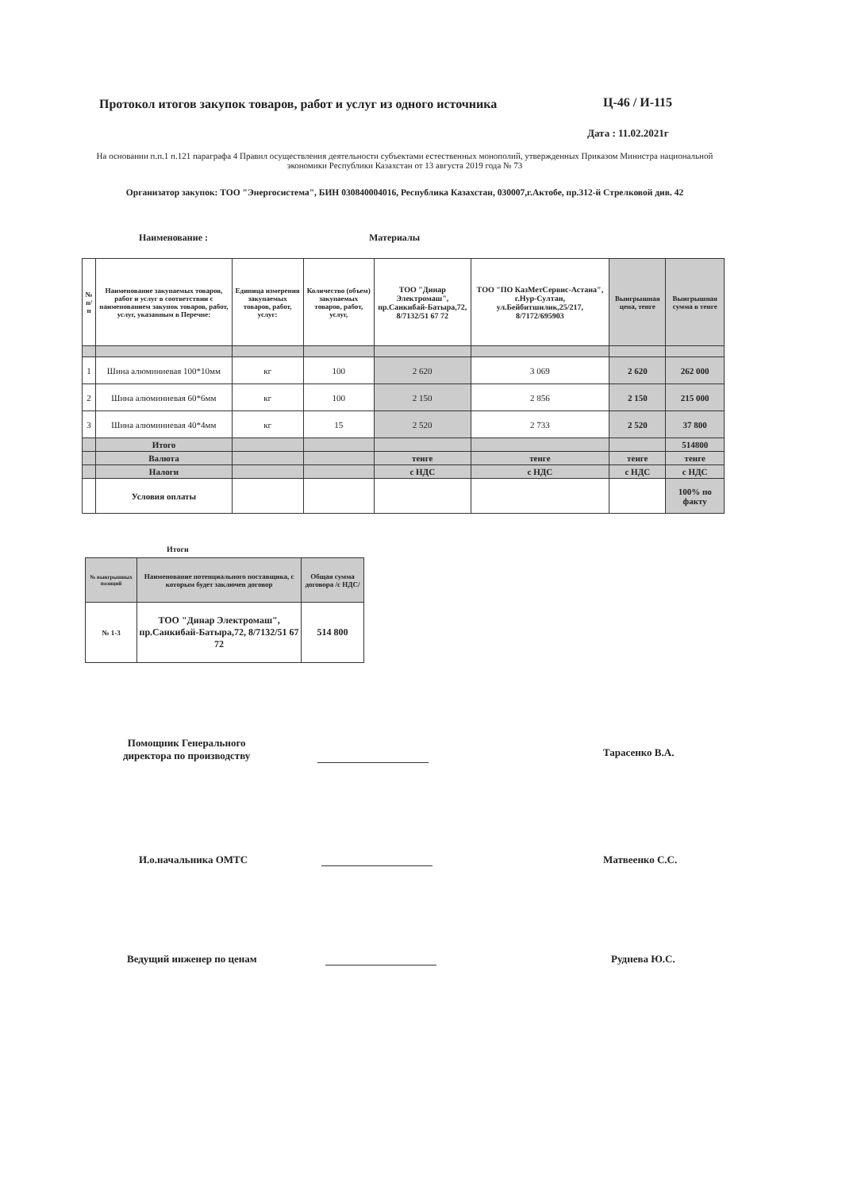Протокол итогов закупок товаров, работ и услуг из одного источника Ц-46 / И-115
Дата : 11.02.2021г
На основании п.п.1 п.121 параграфа 4 Правил осуществления деятельности субъектами естественных монополий, утвержденных Приказом Министра национальной экономики Республики Казахстан от 13 августа 2019 года № 73
Организатор закупок: ТОО "Энергосистема", БИН 030840004016, Республика Казахстан, 030007,г.Актобе, пр.312-й Стрелковой див. 42
Наименование : Материалы
| № п/п | Наименование закупаемых товаров, работ и услуг в соответствии с наименованием закупок товаров, работ, услуг, указанным в Перечне: | Единица измерения закупаемых товаров, работ, услуг: | Количество (объем) закупаемых товаров, работ, услуг, | ТОО "Динар Электромаш", пр.Санкибай-Батыра,72, 8/7132/51 67 72 | ТОО "ПО КазМетСервис-Астана", г.Нур-Султан, ул.Бейбитшилик,25/217, 8/7172/695903 | Выигрышная цена, тенге | Выигрышная сумма в тенге |
| --- | --- | --- | --- | --- | --- | --- | --- |
| 1 | Шина алюминиевая 100*10мм | кг | 100 | 2 620 | 3 069 | 2 620 | 262 000 |
| 2 | Шина алюминиевая 60*6мм | кг | 100 | 2 150 | 2 856 | 2 150 | 215 000 |
| 3 | Шина алюминиевая 40*4мм | кг | 15 | 2 520 | 2 733 | 2 520 | 37 800 |
| | Итого | | | | | | 514800 |
| | Валюта | | | тенге | тенге | тенге | тенге |
| | Налоги | | | с НДС | с НДС | с НДС | с НДС |
| | Условия оплаты | | | | | | 100% по факту |
Итоги
| № выигрышных позиций | Наименование потенциального поставщика, с которым будет заключен договор | Общая сумма договора /с НДС/ |
| --- | --- | --- |
| № 1-3 | ТОО "Динар Электромаш", пр.Санкибай-Батыра,72, 8/7132/51 67 72 | 514 800 |
Помощник Генерального
директора по производству
Тарасенко В.А.
И.о.начальника ОМТС Матвеенко С.С.
Ведущий инженер по ценам Руднева Ю.С.